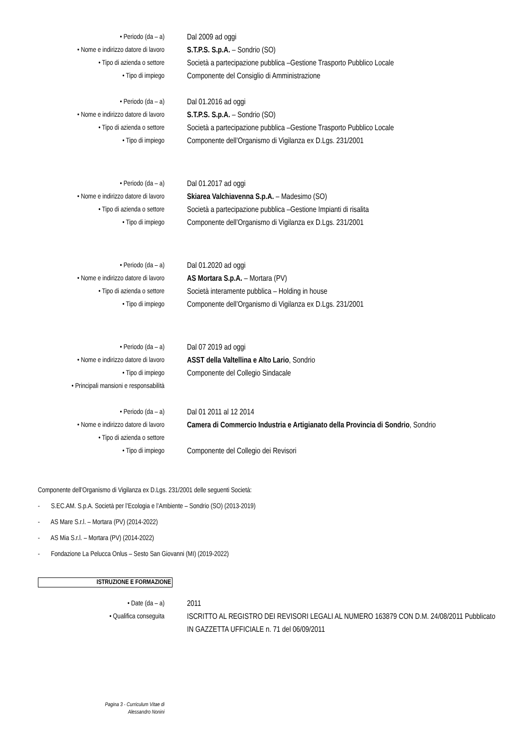• Periodo (da – a) Dal 2009 ad oggi
• Nome e indirizzo datore di lavoro S.T.P.S. S.p.A. – Sondrio (SO)
• Tipo di azienda o settore Società a partecipazione pubblica –Gestione Trasporto Pubblico Locale
• Tipo di impiego Componente del Consiglio di Amministrazione
• Periodo (da – a) Dal 01.2016 ad oggi
• Nome e indirizzo datore di lavoro S.T.P.S. S.p.A. – Sondrio (SO)
• Tipo di azienda o settore Società a partecipazione pubblica –Gestione Trasporto Pubblico Locale
• Tipo di impiego Componente dell’Organismo di Vigilanza ex D.Lgs. 231/2001
• Periodo (da – a) Dal 01.2017 ad oggi
• Nome e indirizzo datore di lavoro Skiarea Valchiavenna S.p.A. – Madesimo (SO)
• Tipo di azienda o settore Società a partecipazione pubblica –Gestione Impianti di risalita
• Tipo di impiego Componente dell’Organismo di Vigilanza ex D.Lgs. 231/2001
• Periodo (da – a) Dal 01.2020 ad oggi
• Nome e indirizzo datore di lavoro AS Mortara S.p.A. – Mortara (PV)
• Tipo di azienda o settore Società interamente pubblica – Holding in house
• Tipo di impiego Componente dell’Organismo di Vigilanza ex D.Lgs. 231/2001
• Periodo (da – a) Dal 07 2019 ad oggi
• Nome e indirizzo datore di lavoro ASST della Valtellina e Alto Lario, Sondrio
• Tipo di impiego Componente del Collegio Sindacale
• Principali mansioni e responsabilità
• Periodo (da – a) Dal 01 2011 al 12 2014
• Nome e indirizzo datore di lavoro Camera di Commercio Industria e Artigianato della Provincia di Sondrio, Sondrio
• Tipo di azienda o settore
• Tipo di impiego Componente del Collegio dei Revisori
Componente dell’Organismo di Vigilanza ex D.Lgs. 231/2001 delle seguenti Società:
- S.EC.AM. S.p.A. Società per l’Ecologia e l’Ambiente – Sondrio (SO) (2013-2019)
- AS Mare S.r.l. – Mortara (PV) (2014-2022)
- AS Mia S.r.l. – Mortara (PV) (2014-2022)
- Fondazione La Pelucca Onlus – Sesto San Giovanni (MI) (2019-2022)
ISTRUZIONE E FORMAZIONE
• Date (da – a) 2011
• Qualifica conseguita ISCRITTO AL REGISTRO DEI REVISORI LEGALI AL NUMERO 163879 CON D.M. 24/08/2011 Pubblicato IN GAZZETTA UFFICIALE n. 71 del 06/09/2011
Pagina 3 - Curriculum Vitae di
Alessandro Nonini